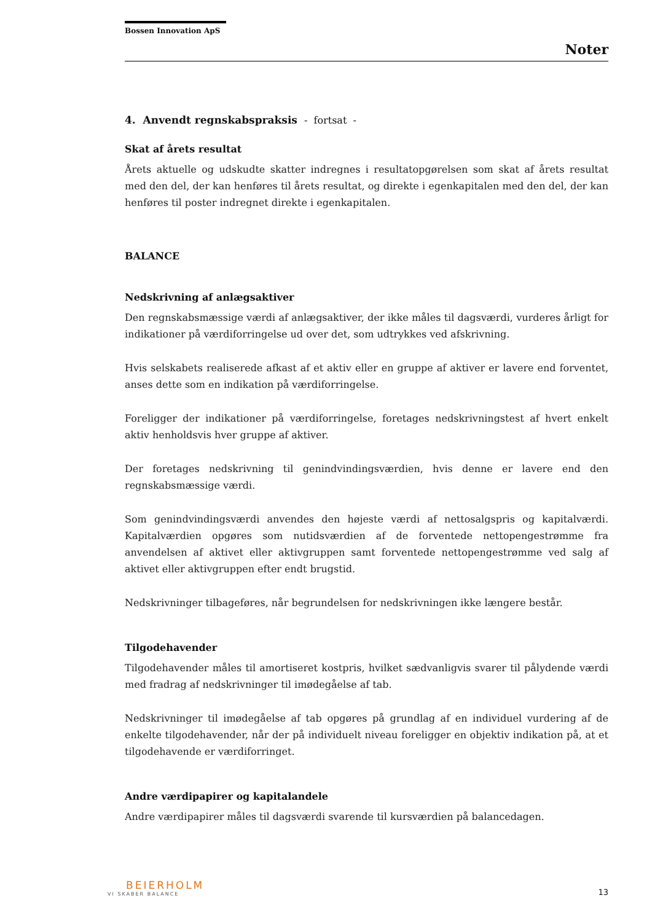Bossen Innovation ApS
Noter
4. Anvendt regnskabspraksis - fortsat -
Skat af årets resultat
Årets aktuelle og udskudte skatter indregnes i resultatopgørelsen som skat af årets resultat med den del, der kan henføres til årets resultat, og direkte i egenkapitalen med den del, der kan henføres til poster indregnet direkte i egenkapitalen.
BALANCE
Nedskrivning af anlægsaktiver
Den regnskabsmæssige værdi af anlægsaktiver, der ikke måles til dagsværdi, vurderes årligt for indikationer på værdiforringelse ud over det, som udtrykkes ved afskrivning.
Hvis selskabets realiserede afkast af et aktiv eller en gruppe af aktiver er lavere end forventet, anses dette som en indikation på værdiforringelse.
Foreligger der indikationer på værdiforringelse, foretages nedskrivningstest af hvert enkelt aktiv henholdsvis hver gruppe af aktiver.
Der foretages nedskrivning til genindvindingsværdien, hvis denne er lavere end den regnskabsmæssige værdi.
Som genindvindingsværdi anvendes den højeste værdi af nettosalgspris og kapitalværdi. Kapitalværdien opgøres som nutidsværdien af de forventede nettopengestrømme fra anvendelsen af aktivet eller aktivgruppen samt forventede nettopengestrømme ved salg af aktivet eller aktivgruppen efter endt brugstid.
Nedskrivninger tilbageføres, når begrundelsen for nedskrivningen ikke længere består.
Tilgodehavender
Tilgodehavender måles til amortiseret kostpris, hvilket sædvanligvis svarer til pålydende værdi med fradrag af nedskrivninger til imødegåelse af tab.
Nedskrivninger til imødegåelse af tab opgøres på grundlag af en individuel vurdering af de enkelte tilgodehavender, når der på individuelt niveau foreligger en objektiv indikation på, at et tilgodehavende er værdiforringet.
Andre værdipapirer og kapitalandele
Andre værdipapirer måles til dagsværdi svarende til kursværdien på balancedagen.
BEIERHOLM
VI SKABER BALANCE
13